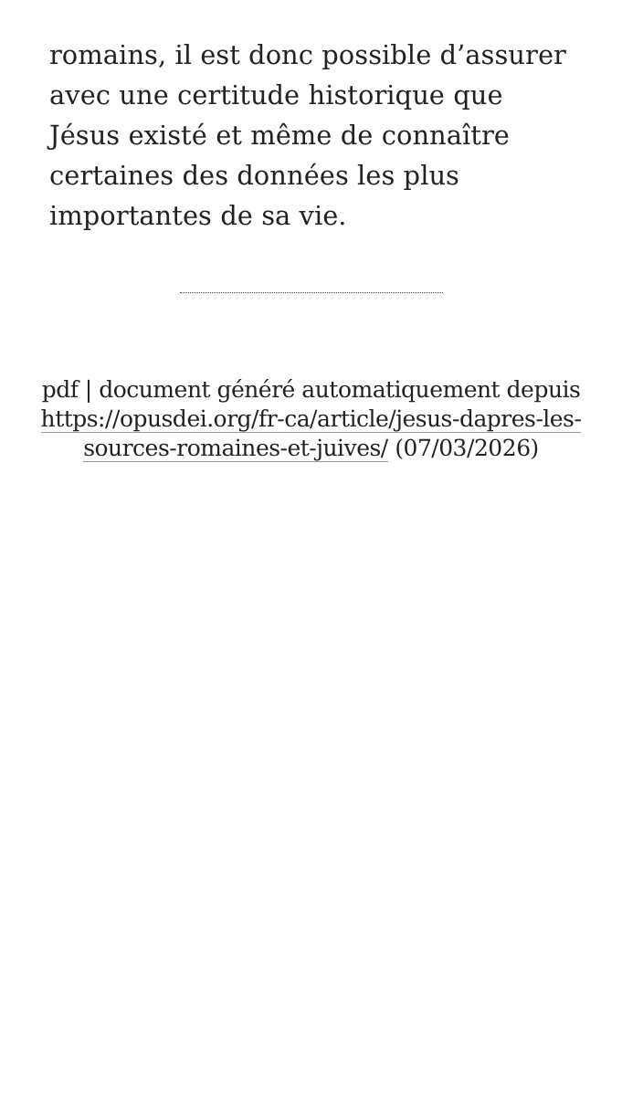romains, il est donc possible d’assurer avec une certitude historique que Jésus existé et même de connaître certaines des données les plus importantes de sa vie.
pdf | document généré automatiquement depuis https://opusdei.org/fr-ca/article/jesus-dapres-les-sources-romaines-et-juives/ (07/03/2026)